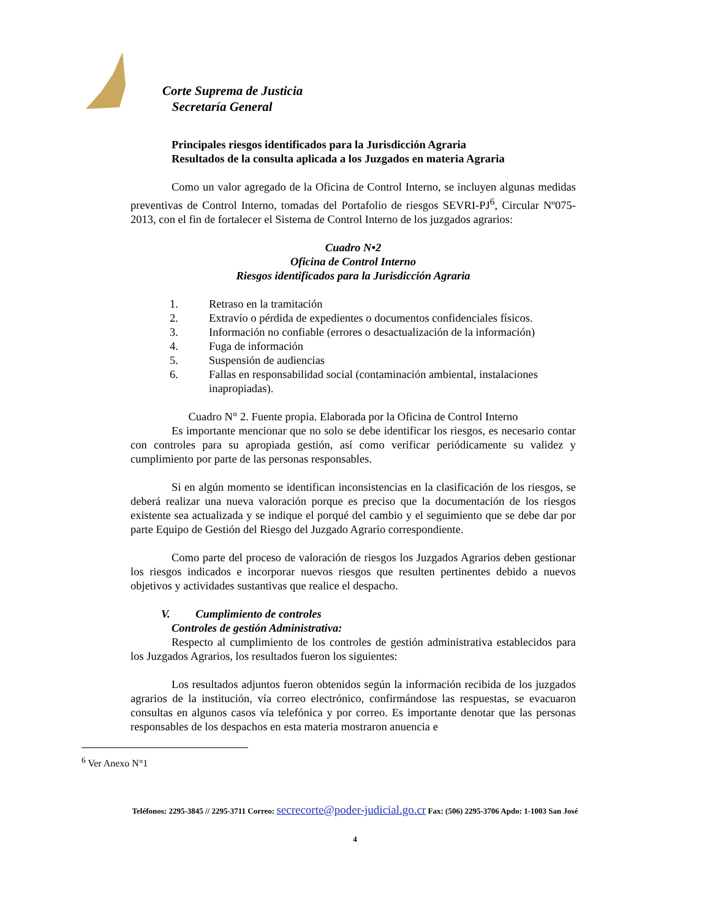Corte Suprema de Justicia
Secretaría General
Principales riesgos identificados para la Jurisdicción Agraria
Resultados de la consulta aplicada a los Juzgados en materia Agraria
Como un valor agregado de la Oficina de Control Interno, se incluyen algunas medidas preventivas de Control Interno, tomadas del Portafolio de riesgos SEVRI-PJ<sup>6</sup>, Circular Nº075-2013, con el fin de fortalecer el Sistema de Control Interno de los juzgados agrarios:
Cuadro N•2
Oficina de Control Interno
Riesgos identificados para la Jurisdicción Agraria
1. Retraso en la tramitación
2. Extravío o pérdida de expedientes o documentos confidenciales físicos.
3. Información no confiable (errores o desactualización de la información)
4. Fuga de información
5. Suspensión de audiencias
6. Fallas en responsabilidad social (contaminación ambiental, instalaciones inapropiadas).
Cuadro N° 2. Fuente propia. Elaborada por la Oficina de Control Interno
Es importante mencionar que no solo se debe identificar los riesgos, es necesario contar con controles para su apropiada gestión, así como verificar periódicamente su validez y cumplimiento por parte de las personas responsables.
Si en algún momento se identifican inconsistencias en la clasificación de los riesgos, se deberá realizar una nueva valoración porque es preciso que la documentación de los riesgos existente sea actualizada y se indique el porqué del cambio y el seguimiento que se debe dar por parte Equipo de Gestión del Riesgo del Juzgado Agrario correspondiente.
Como parte del proceso de valoración de riesgos los Juzgados Agrarios deben gestionar los riesgos indicados e incorporar nuevos riesgos que resulten pertinentes debido a nuevos objetivos y actividades sustantivas que realice el despacho.
V. Cumplimiento de controles
Controles de gestión Administrativa:
Respecto al cumplimiento de los controles de gestión administrativa establecidos para los Juzgados Agrarios, los resultados fueron los siguientes:
Los resultados adjuntos fueron obtenidos según la información recibida de los juzgados agrarios de la institución, vía correo electrónico, confirmándose las respuestas, se evacuaron consultas en algunos casos vía telefónica y por correo. Es importante denotar que las personas responsables de los despachos en esta materia mostraron anuencia e
<sup>6</sup> Ver Anexo N°1
Teléfonos: 2295-3845 // 2295-3711 Correo: secrecorte@poder-judicial.go.cr Fax: (506) 2295-3706 Apdo: 1-1003 San José
4